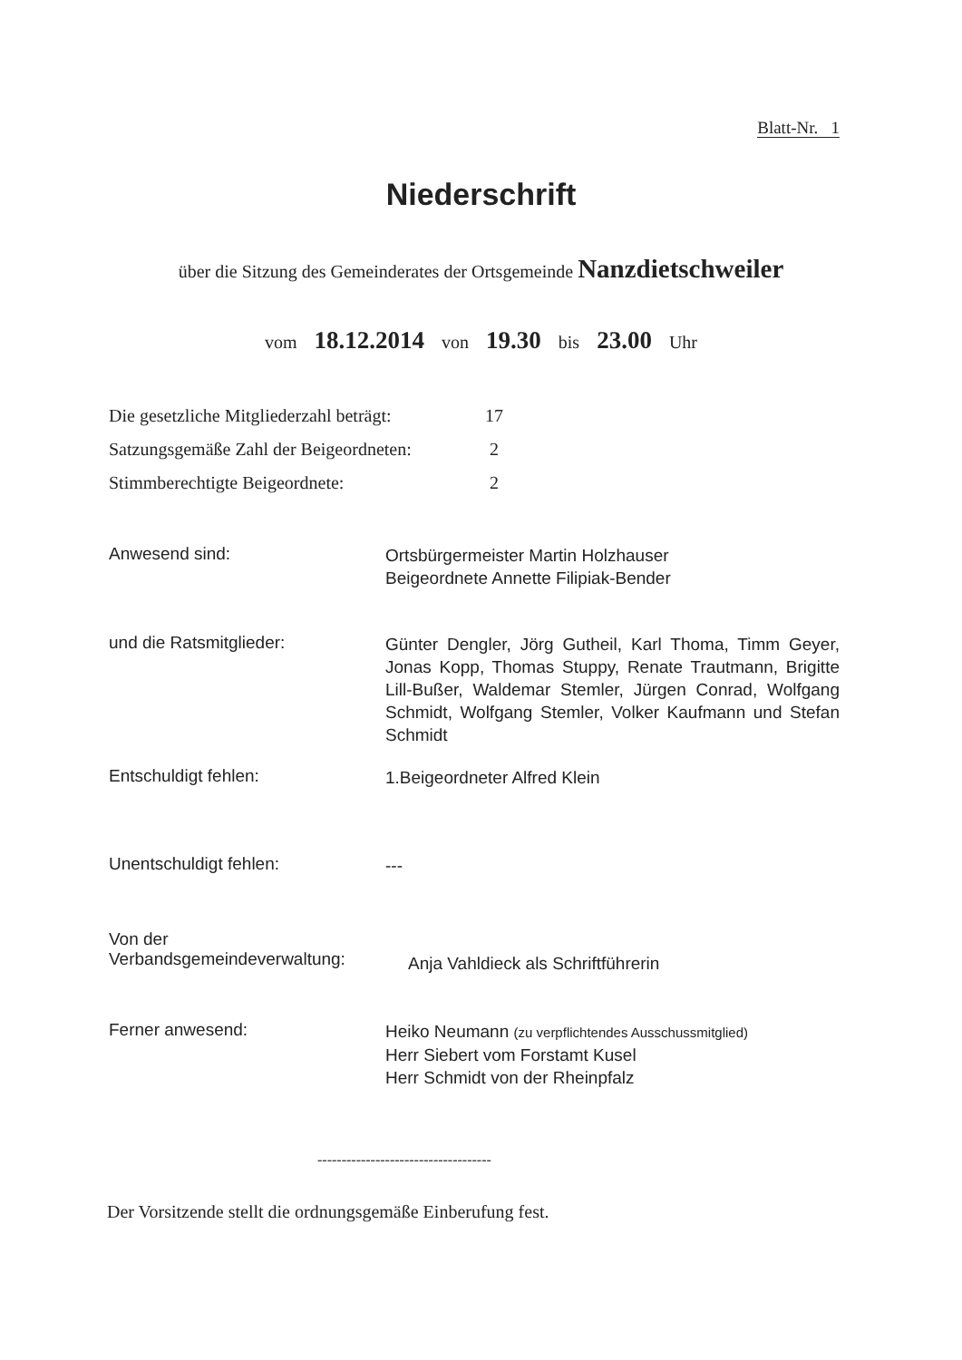Blatt-Nr. 1
Niederschrift
über die Sitzung des Gemeinderates der Ortsgemeinde Nanzdietschweiler
vom 18.12.2014 von 19.30 bis 23.00 Uhr
Die gesetzliche Mitgliederzahl beträgt: 17
Satzungsgemäße Zahl der Beigeordneten: 2
Stimmberechtigte Beigeordnete: 2
Anwesend sind:
Ortsbürgermeister Martin Holzhauser
Beigeordnete Annette Filipiak-Bender
und die Ratsmitglieder:
Günter Dengler, Jörg Gutheil, Karl Thoma, Timm Geyer, Jonas Kopp, Thomas Stuppy, Renate Trautmann, Brigitte Lill-Bußer, Waldemar Stemler, Jürgen Conrad, Wolfgang Schmidt, Wolfgang Stemler, Volker Kaufmann und Stefan Schmidt
Entschuldigt fehlen:
1.Beigeordneter Alfred Klein
Unentschuldigt fehlen:
---
Von der
Verbandsgemeindeverwaltung:
Anja Vahldieck als Schriftführerin
Ferner anwesend:
Heiko Neumann (zu verpflichtendes Ausschussmitglied)
Herr Siebert vom Forstamt Kusel
Herr Schmidt von der Rheinpfalz
------------------------------------
Der Vorsitzende stellt die ordnungsgemäße Einberufung fest.